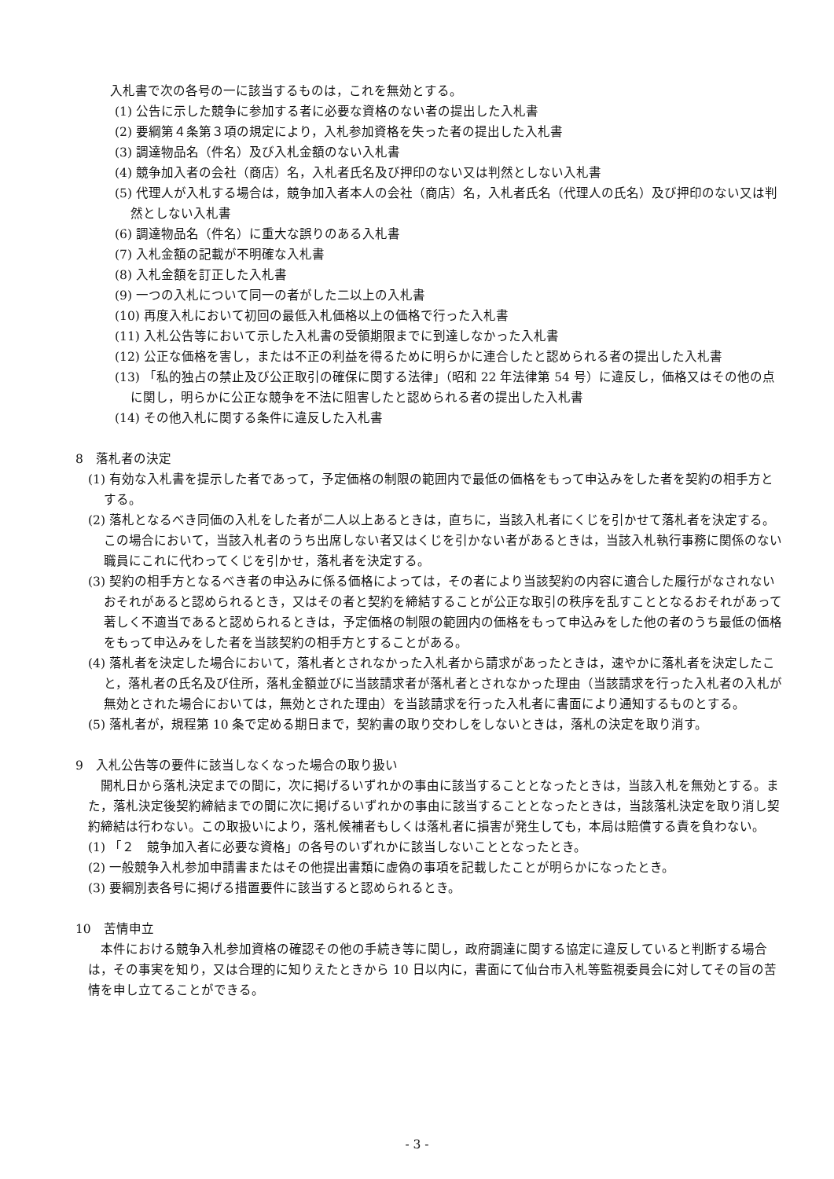入札書で次の各号の一に該当するものは，これを無効とする。
(1) 公告に示した競争に参加する者に必要な資格のない者の提出した入札書
(2) 要綱第４条第３項の規定により，入札参加資格を失った者の提出した入札書
(3) 調達物品名（件名）及び入札金額のない入札書
(4) 競争加入者の会社（商店）名，入札者氏名及び押印のない又は判然としない入札書
(5) 代理人が入札する場合は，競争加入者本人の会社（商店）名，入札者氏名（代理人の氏名）及び押印のない又は判然としない入札書
(6) 調達物品名（件名）に重大な誤りのある入札書
(7) 入札金額の記載が不明確な入札書
(8) 入札金額を訂正した入札書
(9) 一つの入札について同一の者がした二以上の入札書
(10) 再度入札において初回の最低入札価格以上の価格で行った入札書
(11) 入札公告等において示した入札書の受領期限までに到達しなかった入札書
(12) 公正な価格を害し，または不正の利益を得るために明らかに連合したと認められる者の提出した入札書
(13) 「私的独占の禁止及び公正取引の確保に関する法律」（昭和 22 年法律第 54 号）に違反し，価格又はその他の点に関し，明らかに公正な競争を不法に阻害したと認められる者の提出した入札書
(14) その他入札に関する条件に違反した入札書
8　落札者の決定
(1) 有効な入札書を提示した者であって，予定価格の制限の範囲内で最低の価格をもって申込みをした者を契約の相手方とする。
(2) 落札となるべき同価の入札をした者が二人以上あるときは，直ちに，当該入札者にくじを引かせて落札者を決定する。この場合において，当該入札者のうち出席しない者又はくじを引かない者があるときは，当該入札執行事務に関係のない職員にこれに代わってくじを引かせ，落札者を決定する。
(3) 契約の相手方となるべき者の申込みに係る価格によっては，その者により当該契約の内容に適合した履行がなされないおそれがあると認められるとき，又はその者と契約を締結することが公正な取引の秩序を乱すこととなるおそれがあって著しく不適当であると認められるときは，予定価格の制限の範囲内の価格をもって申込みをした他の者のうち最低の価格をもって申込みをした者を当該契約の相手方とすることがある。
(4) 落札者を決定した場合において，落札者とされなかった入札者から請求があったときは，速やかに落札者を決定したこと，落札者の氏名及び住所，落札金額並びに当該請求者が落札者とされなかった理由（当該請求を行った入札者の入札が無効とされた場合においては，無効とされた理由）を当該請求を行った入札者に書面により通知するものとする。
(5) 落札者が，規程第 10 条で定める期日まで，契約書の取り交わしをしないときは，落札の決定を取り消す。
9　入札公告等の要件に該当しなくなった場合の取り扱い
開札日から落札決定までの間に，次に掲げるいずれかの事由に該当することとなったときは，当該入札を無効とする。また，落札決定後契約締結までの間に次に掲げるいずれかの事由に該当することとなったときは，当該落札決定を取り消し契約締結は行わない。この取扱いにより，落札候補者もしくは落札者に損害が発生しても，本局は賠償する責を負わない。
(1) 「２　競争加入者に必要な資格」の各号のいずれかに該当しないこととなったとき。
(2) 一般競争入札参加申請書またはその他提出書類に虚偽の事項を記載したことが明らかになったとき。
(3) 要綱別表各号に掲げる措置要件に該当すると認められるとき。
10　苦情申立
本件における競争入札参加資格の確認その他の手続き等に関し，政府調達に関する協定に違反していると判断する場合は，その事実を知り，又は合理的に知りえたときから 10 日以内に，書面にて仙台市入札等監視委員会に対してその旨の苦情を申し立てることができる。
- 3 -